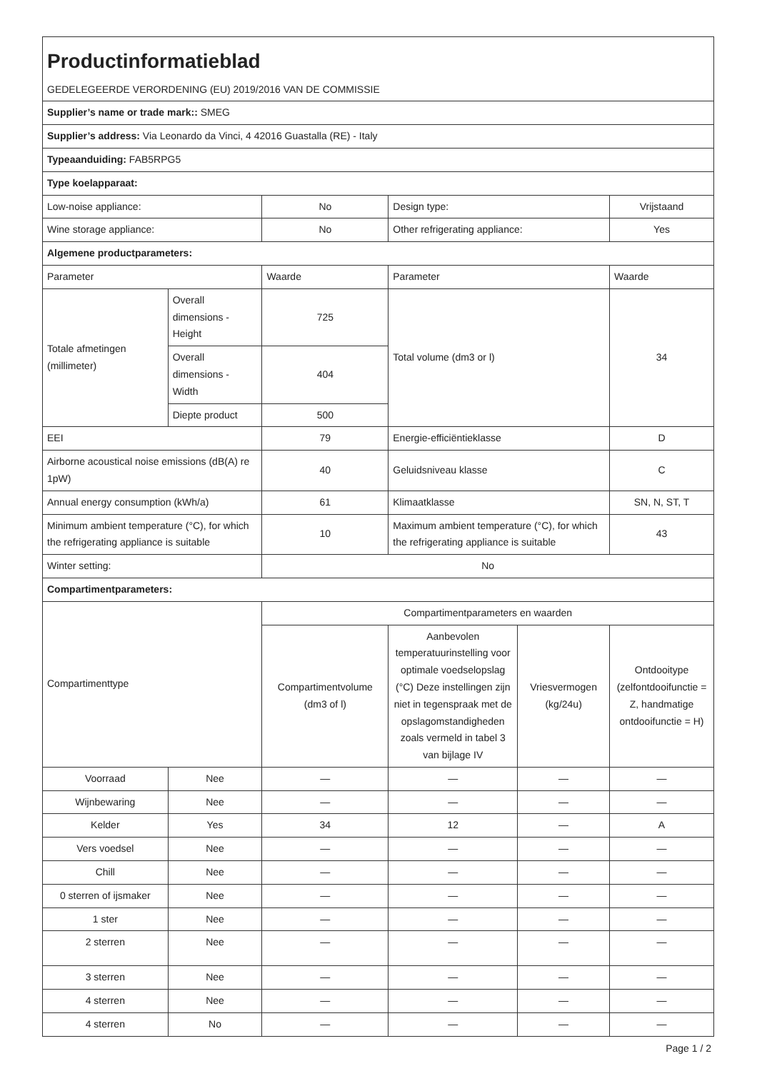| Productinformatieblad GEDELEGEERDE VERORDENING (EU) 2019/2016 VAN DE COMMISSIE | | | | | |
| Supplier’s name or trade mark:: SMEG | | | | | |
| Supplier’s address: Via Leonardo da Vinci, 4 42016 Guastalla (RE) - Italy | | | | | |
| Typeaanduiding: FAB5RPG5 | | | | | |
| Type koelapparaat: | | | | | |
| Low-noise appliance: | | No | Design type: | | Vrijstaand |
| Wine storage appliance: | | No | Other refrigerating appliance: | | Yes |
| Algemene productparameters: | | | | | |
| Parameter | | Waarde | Parameter | | Waarde |
| Totale afmetingen (millimeter) | Overall dimensions - Height | 725 | Total volume (dm3 or l) | | 34 |
| | Overall dimensions - Width | 404 | | | |
| | Diepte product | 500 | | | |
| EEI | | 79 | Energie-efficiëntieklasse | | D |
| Airborne acoustical noise emissions (dB(A) re 1pW) | | 40 | Geluidsniveau klasse | | C |
| Annual energy consumption (kWh/a) | | 61 | Klimaatklasse | | SN, N, ST, T |
| Minimum ambient temperature (°C), for which the refrigerating appliance is suitable | | 10 | Maximum ambient temperature (°C), for which the refrigerating appliance is suitable | | 43 |
| Winter setting: | | No | | | |
| Compartimentparameters: | | | | | |
| Compartimenttype | | Compartimentparameters en waarden | | | |
| | | Compartimentvolume (dm3 of l) | Aanbevolen temperatuurinstelling voor optimale voedselopslag (°C) Deze instellingen zijn niet in tegenspraak met de opslagomstandigheden zoals vermeld in tabel 3 van bijlage IV | Vriesvermogen (kg/24u) | Ontdooitype (zelfontdooifunctie = Z, handmatige ontdooifunctie = H) |
| Voorraad | Nee | — | — | — | — |
| Wijnbewaring | Nee | — | — | — | — |
| Kelder | Yes | 34 | 12 | — | A |
| Vers voedsel | Nee | — | — | — | — |
| Chill | Nee | — | — | — | — |
| 0 sterren of ijsmaker | Nee | — | — | — | — |
| 1 ster | Nee | — | — | — | — |
| 2 sterren | Nee | — | — | — | — |
| 3 sterren | Nee | — | — | — | — |
| 4 sterren | Nee | — | — | — | — |
| 4 sterren | No | — | — | — | — |
Page 1 / 2